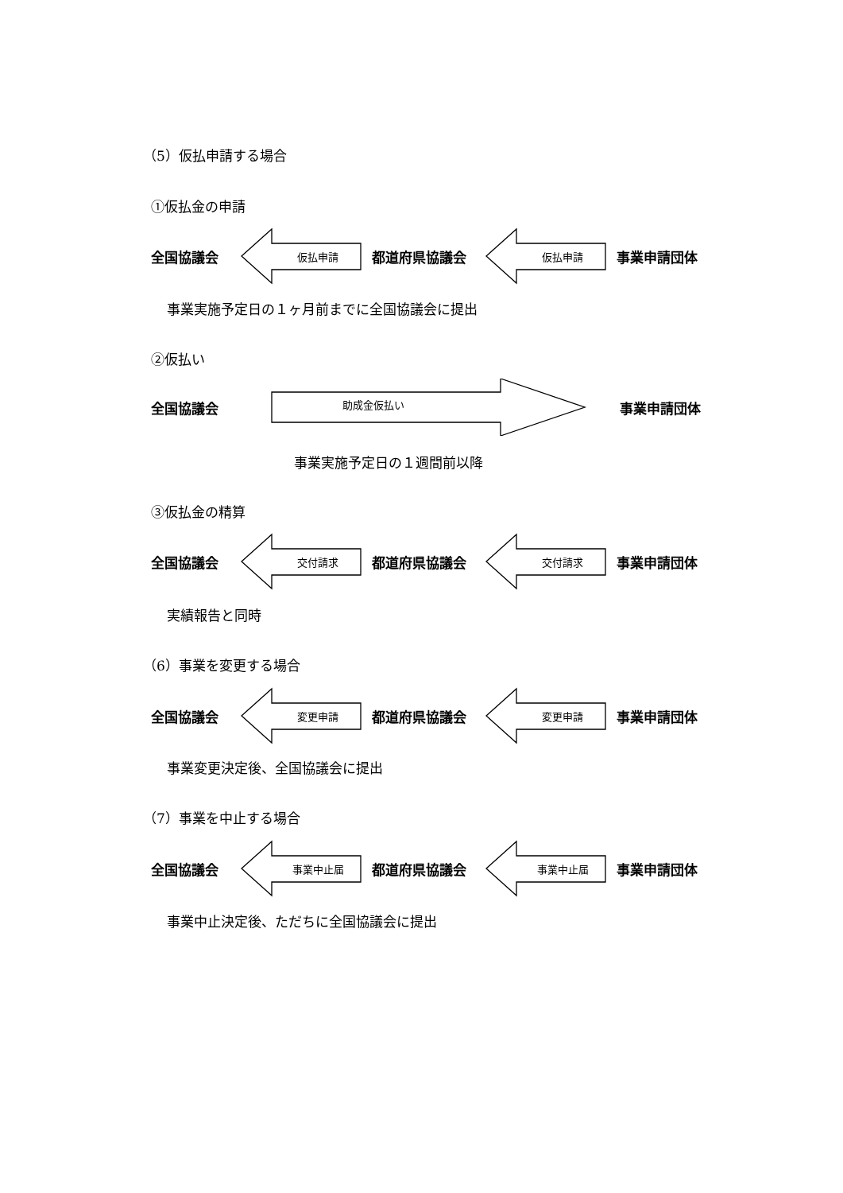（5）仮払申請する場合
①仮払金の申請
全国協議会
仮払申請
都道府県協議会
仮払申請
事業申請団体
事業実施予定日の１ヶ月前までに全国協議会に提出
②仮払い
全国協議会
助成金仮払い
事業申請団体
事業実施予定日の１週間前以降
③仮払金の精算
全国協議会
交付請求
都道府県協議会
交付請求
事業申請団体
実績報告と同時
（6）事業を変更する場合
全国協議会
変更申請
都道府県協議会
変更申請
事業申請団体
事業変更決定後、全国協議会に提出
（7）事業を中止する場合
全国協議会
事業中止届
都道府県協議会
事業中止届
事業申請団体
事業中止決定後、ただちに全国協議会に提出